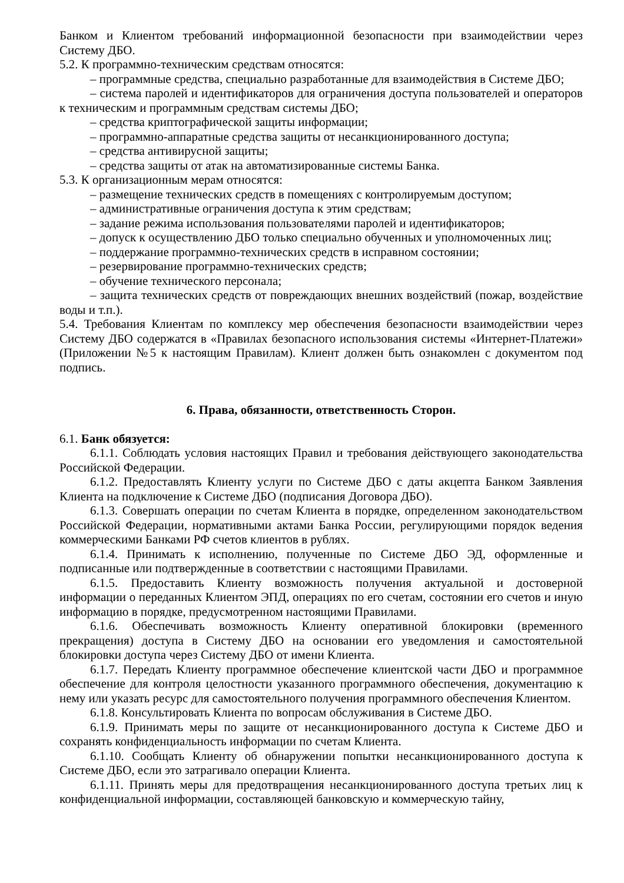Банком и Клиентом требований информационной безопасности при взаимодействии через Систему ДБО.
5.2. К программно-техническим средствам относятся:
– программные средства, специально разработанные для взаимодействия в Системе ДБО;
– система паролей и идентификаторов для ограничения доступа пользователей и операторов к техническим и программным средствам системы ДБО;
– средства криптографической защиты информации;
– программно-аппаратные средства защиты от несанкционированного доступа;
– средства антивирусной защиты;
– средства защиты от атак на автоматизированные системы Банка.
5.3. К организационным мерам относятся:
– размещение технических средств в помещениях с контролируемым доступом;
– административные ограничения доступа к этим средствам;
– задание режима использования пользователями паролей и идентификаторов;
– допуск к осуществлению ДБО только специально обученных и уполномоченных лиц;
– поддержание программно-технических средств в исправном состоянии;
– резервирование программно-технических средств;
– обучение технического персонала;
– защита технических средств от повреждающих внешних воздействий (пожар, воздействие воды и т.п.).
5.4. Требования Клиентам по комплексу мер обеспечения безопасности взаимодействии через Систему ДБО содержатся в «Правилах безопасного использования системы «Интернет-Платежи» (Приложении №5 к настоящим Правилам). Клиент должен быть ознакомлен с документом под подпись.
6. Права, обязанности, ответственность Сторон.
6.1. Банк обязуется:
6.1.1. Соблюдать условия настоящих Правил и требования действующего законодательства Российской Федерации.
6.1.2. Предоставлять Клиенту услуги по Системе ДБО с даты акцепта Банком Заявления Клиента на подключение к Системе ДБО (подписания Договора ДБО).
6.1.3. Совершать операции по счетам Клиента в порядке, определенном законодательством Российской Федерации, нормативными актами Банка России, регулирующими порядок ведения коммерческими Банками РФ счетов клиентов в рублях.
6.1.4. Принимать к исполнению, полученные по Системе ДБО ЭД, оформленные и подписанные или подтвержденные в соответствии с настоящими Правилами.
6.1.5. Предоставить Клиенту возможность получения актуальной и достоверной информации о переданных Клиентом ЭПД, операциях по его счетам, состоянии его счетов и иную информацию в порядке, предусмотренном настоящими Правилами.
6.1.6. Обеспечивать возможность Клиенту оперативной блокировки (временного прекращения) доступа в Систему ДБО на основании его уведомления и самостоятельной блокировки доступа через Систему ДБО от имени Клиента.
6.1.7. Передать Клиенту программное обеспечение клиентской части ДБО и программное обеспечение для контроля целостности указанного программного обеспечения, документацию к нему или указать ресурс для самостоятельного получения программного обеспечения Клиентом.
6.1.8. Консультировать Клиента по вопросам обслуживания в Системе ДБО.
6.1.9. Принимать меры по защите от несанкционированного доступа к Системе ДБО и сохранять конфиденциальность информации по счетам Клиента.
6.1.10. Сообщать Клиенту об обнаружении попытки несанкционированного доступа к Системе ДБО, если это затрагивало операции Клиента.
6.1.11. Принять меры для предотвращения несанкционированного доступа третьих лиц к конфиденциальной информации, составляющей банковскую и коммерческую тайну,